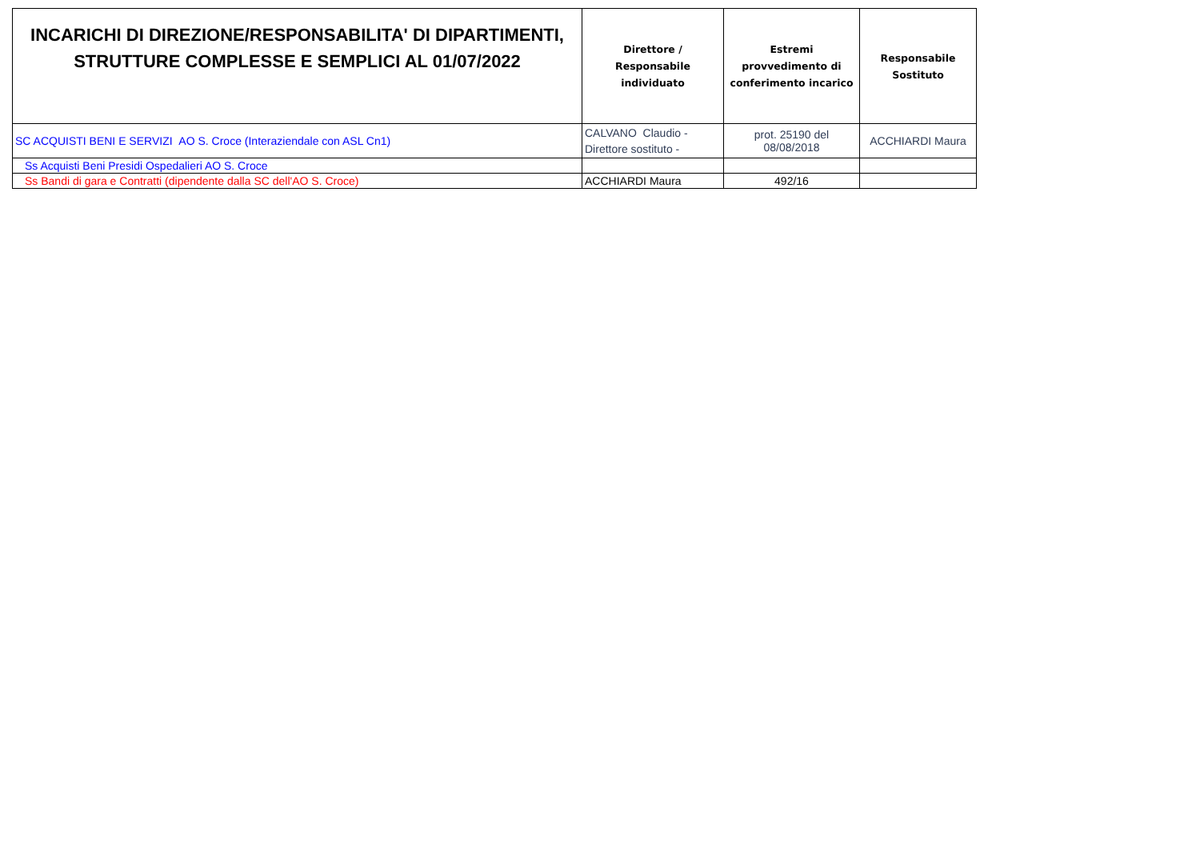| INCARICHI DI DIREZIONE/RESPONSABILITA' DI DIPARTIMENTI, STRUTTURE COMPLESSE E SEMPLICI AL 01/07/2022 | Direttore / Responsabile individuato | Estremi provvedimento di conferimento incarico | Responsabile Sostituto |
| --- | --- | --- | --- |
| SC ACQUISTI BENI E SERVIZI AO S. Croce (Interaziendale con ASL Cn1) | CALVANO Claudio - Direttore sostituto - | prot. 25190 del 08/08/2018 | ACCHIARDI Maura |
| Ss Acquisti Beni Presidi Ospedalieri AO S. Croce | | | |
| Ss Bandi di gara e Contratti (dipendente dalla SC dell'AO S. Croce) | ACCHIARDI Maura | 492/16 | |